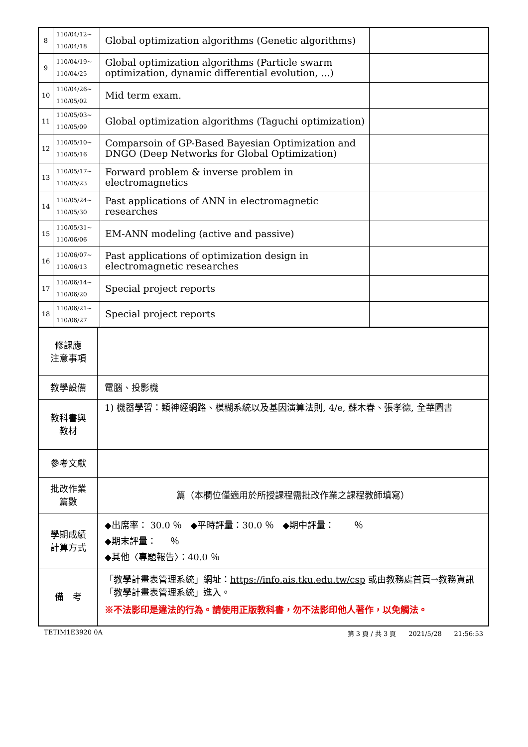| 8 | 110/04/12~ 110/04/18 | Global optimization algorithms (Genetic algorithms) | |
| 9 | 110/04/19~ 110/04/25 | Global optimization algorithms (Particle swarm optimization, dynamic differential evolution, ...) | |
| 10 | 110/04/26~ 110/05/02 | Mid term exam. | |
| 11 | 110/05/03~ 110/05/09 | Global optimization algorithms (Taguchi optimization) | |
| 12 | 110/05/10~ 110/05/16 | Comparsoin of GP-Based Bayesian Optimization and DNGO (Deep Networks for Global Optimization) | |
| 13 | 110/05/17~ 110/05/23 | Forward problem & inverse problem in electromagnetics | |
| 14 | 110/05/24~ 110/05/30 | Past applications of ANN in electromagnetic researches | |
| 15 | 110/05/31~ 110/06/06 | EM-ANN modeling (active and passive) | |
| 16 | 110/06/07~ 110/06/13 | Past applications of optimization design in electromagnetic researches | |
| 17 | 110/06/14~ 110/06/20 | Special project reports | |
| 18 | 110/06/21~ 110/06/27 | Special project reports | |
| 修課應 注意事項 | |
| 教學設備 | 電腦、投影機 |
| 教科書與 教材 | 1) 機器學習：類神經網路、模糊系統以及基因演算法則, 4/e, 蘇木春、張孝德, 全華圖書 |
| 參考文獻 | |
| 批改作業 篇數 | 篇（本欄位僅適用於所授課程需批改作業之課程教師填寫） |
| 學期成績 計算方式 | ◆出席率： 30.0 ％ ◆平時評量：30.0 ％ ◆期中評量： ％ ◆期末評量： ％ ◆其他〈專題報告〉：40.0 ％ |
| 備 考 | 「教學計畫表管理系統」網址： https://info.ais.tku.edu.tw/csp 或由教務處首頁→教務資訊「教學計畫表管理系統」進入。 ※不法影印是違法的行為。請使用正版教科書，勿不法影印他人著作，以免觸法。 |
TETIM1E3920 0A 第 3 頁 / 共 3 頁 2021/5/28 21:56:53